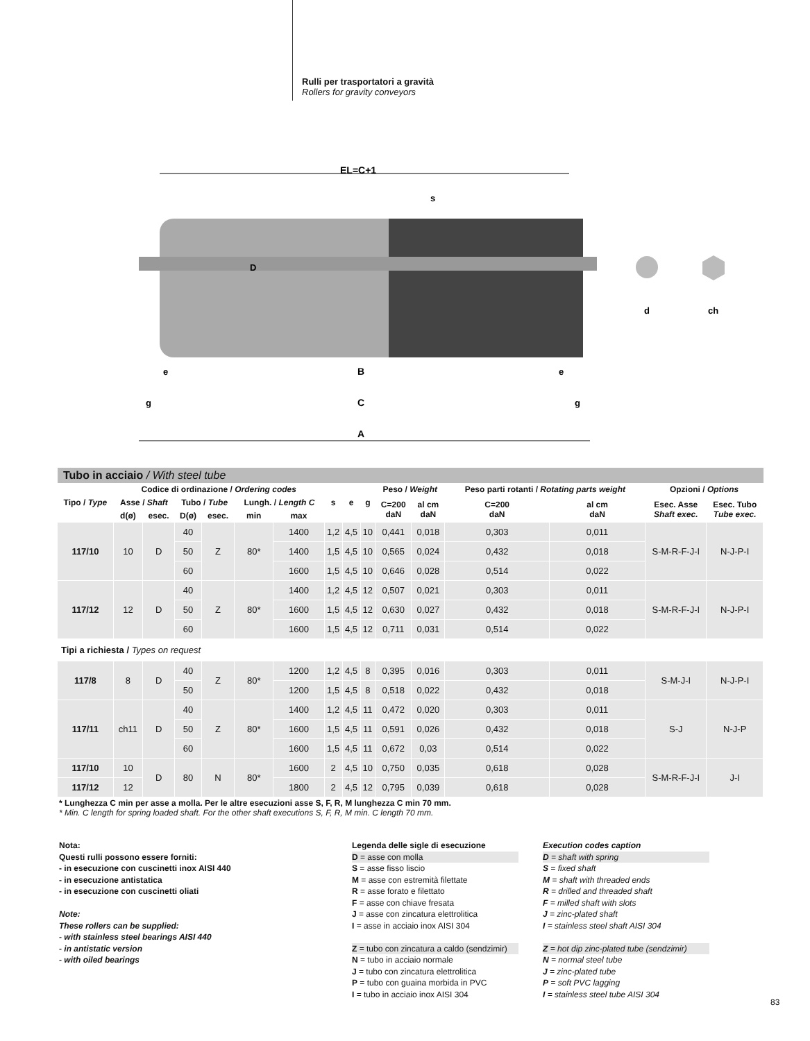Rulli per trasportatori a gravità
Rollers for gravity conveyors
EL=C+1
B
C
A
D
s
e
e
g
g
d
ch
Tubo in acciaio / With steel tube
| Tipo / Type | Codice di ordinazione / Ordering codes | | | | | | s | e | g | Peso / Weight | | Peso parti rotanti / Rotating parts weight | | Opzioni / Options | |
| --- | --- | --- | --- | --- | --- | --- | --- | --- | --- | --- | --- | --- | --- | --- | --- |
| | Asse / Shaft | | Tubo / Tube | | Lungh. / Length C | | | | | C=200 daN | al cm daN | C=200 daN | al cm daN | Esec. Asse Shaft exec. | Esec. Tubo Tube exec. |
| | d(ø) | esec. | D(ø) | esec. | min | max | | | | | | | | | |
| 117/10 | 10 | D | 40 | Z | 80* | 1400 | 1,2 | 4,5 | 10 | 0,441 | 0,018 | 0,303 | 0,011 | S-M-R-F-J-I | N-J-P-I |
| | | | 50 | | | 1400 | 1,5 | 4,5 | 10 | 0,565 | 0,024 | 0,432 | 0,018 | | |
| | | | 60 | | | 1600 | 1,5 | 4,5 | 10 | 0,646 | 0,028 | 0,514 | 0,022 | | |
| 117/12 | 12 | D | 40 | Z | 80* | 1400 | 1,2 | 4,5 | 12 | 0,507 | 0,021 | 0,303 | 0,011 | S-M-R-F-J-I | N-J-P-I |
| | | | 50 | | | 1600 | 1,5 | 4,5 | 12 | 0,630 | 0,027 | 0,432 | 0,018 | | |
| | | | 60 | | | 1600 | 1,5 | 4,5 | 12 | 0,711 | 0,031 | 0,514 | 0,022 | | |
| Tipi a richiesta / Types on request | | | | | | | | | | | | | | | |
| 117/8 | 8 | D | 40 | Z | 80* | 1200 | 1,2 | 4,5 | 8 | 0,395 | 0,016 | 0,303 | 0,011 | S-M-J-I | N-J-P-I |
| | | | 50 | | | 1200 | 1,5 | 4,5 | 8 | 0,518 | 0,022 | 0,432 | 0,018 | | |
| 117/11 | ch11 | D | 40 | Z | 80* | 1400 | 1,2 | 4,5 | 11 | 0,472 | 0,020 | 0,303 | 0,011 | S-J | N-J-P |
| | | | 50 | | | 1600 | 1,5 | 4,5 | 11 | 0,591 | 0,026 | 0,432 | 0,018 | | |
| | | | 60 | | | 1600 | 1,5 | 4,5 | 11 | 0,672 | 0,03 | 0,514 | 0,022 | | |
| 117/10 | 10 | D | 80 | N | 80* | 1600 | 2 | 4,5 | 10 | 0,750 | 0,035 | 0,618 | 0,028 | S-M-R-F-J-I | J-I |
| 117/12 | 12 | | | | | 1800 | 2 | 4,5 | 12 | 0,795 | 0,039 | 0,618 | 0,028 | | |
* Lunghezza C min per asse a molla. Per le altre esecuzioni asse S, F, R, M lunghezza C min 70 mm.
* Min. C length for spring loaded shaft. For the other shaft executions S, F, R, M min. C length 70 mm.
Nota:
Questi rulli possono essere forniti:
- in esecuzione con cuscinetti inox AISI 440
- in esecuzione antistatica
- in esecuzione con cuscinetti oliati
Note:
These rollers can be supplied:
- with stainless steel bearings AISI 440
- in antistatic version
- with oiled bearings
Legenda delle sigle di esecuzione
D = asse con molla
S = asse fisso liscio
M = asse con estremità filettate
R = asse forato e filettato
F = asse con chiave fresata
J = asse con zincatura elettrolitica
I = asse in acciaio inox AISI 304
Z = tubo con zincatura a caldo (sendzimir)
N = tubo in acciaio normale
J = tubo con zincatura elettrolitica
P = tubo con guaina morbida in PVC
I = tubo in acciaio inox AISI 304
Execution codes caption
D = shaft with spring
S = fixed shaft
M = shaft with threaded ends
R = drilled and threaded shaft
F = milled shaft with slots
J = zinc-plated shaft
I = stainless steel shaft AISI 304
Z = hot dip zinc-plated tube (sendzimir)
N = normal steel tube
J = zinc-plated tube
P = soft PVC lagging
I = stainless steel tube AISI 304
83